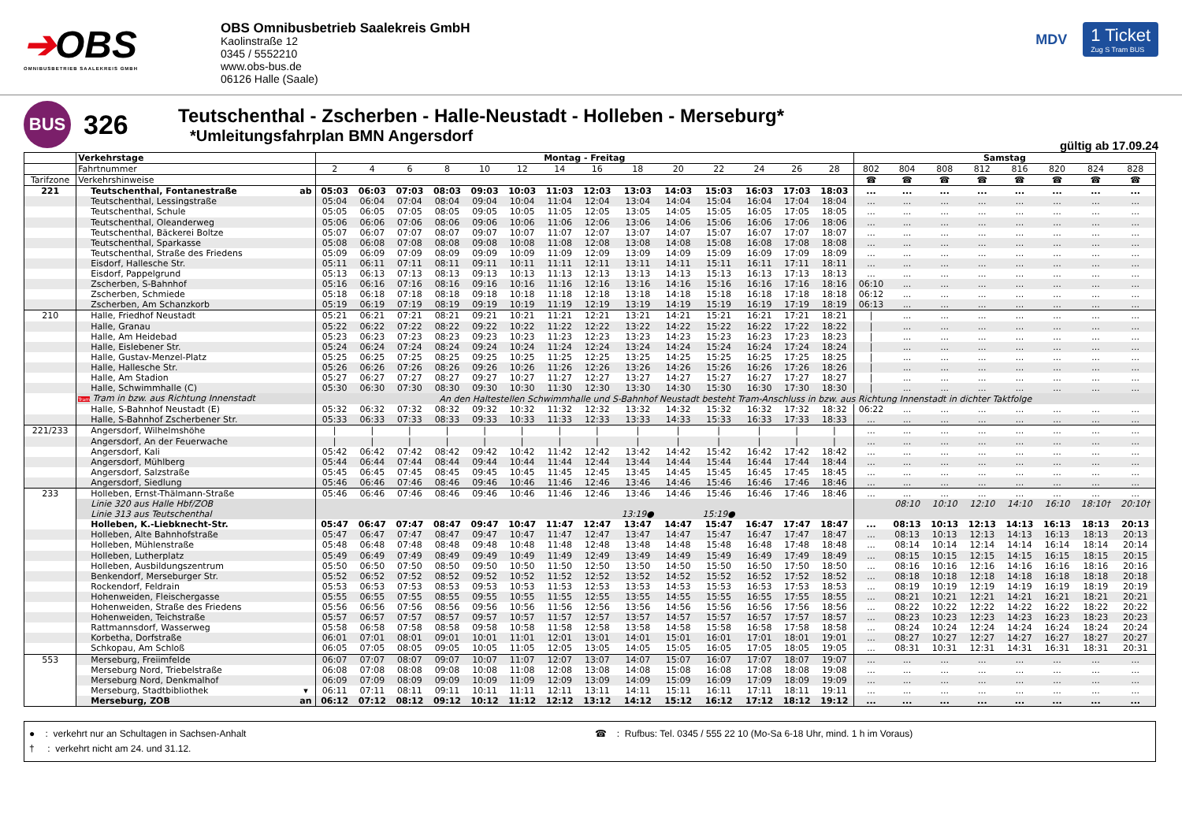➔OBS
OMNIBUSBETRIEB SAALEKREIS GMBH
OBS Omnibusbetrieb Saalekreis GmbH
Kaolinstraße 12
0345 / 5552210
www.obs-bus.de
06126 Halle (Saale)
MDV
1 Ticket
Zug S Tram BUS
BUS
326
Teutschenthal - Zscherben - Halle-Neustadt - Holleben - Merseburg*
*Umleitungsfahrplan BMN Angersdorf
gültig ab 17.09.24
| | Verkehrstage | | Montag - Freitag | | | | | | | | | | | | | | Samstag | | | | | | | |
| --- | --- | --- | --- | --- | --- | --- | --- | --- | --- | --- | --- | --- | --- | --- | --- | --- | --- | --- | --- | --- | --- | --- | --- | --- |
| | Fahrtnummer | | 2 | 4 | 6 | 8 | 10 | 12 | 14 | 16 | 18 | 20 | 22 | 24 | 26 | 28 | 802 | 804 | 808 | 812 | 816 | 820 | 824 | 828 |
| Tarifzone | Verkehrshinweise | | | | | | | | | | | | | | | | ☎ | ☎ | ☎ | ☎ | ☎ | ☎ | ☎ | ☎ |
| 221 | Teutschenthal, Fontanestraße | ab | 05:03 | 06:03 | 07:03 | 08:03 | 09:03 | 10:03 | 11:03 | 12:03 | 13:03 | 14:03 | 15:03 | 16:03 | 17:03 | 18:03 | ... | ... | ... | ... | ... | ... | ... | ... |
| | Teutschenthal, Lessingstraße | | 05:04 | 06:04 | 07:04 | 08:04 | 09:04 | 10:04 | 11:04 | 12:04 | 13:04 | 14:04 | 15:04 | 16:04 | 17:04 | 18:04 | ... | ... | ... | ... | ... | ... | ... | ... |
| | Teutschenthal, Schule | | 05:05 | 06:05 | 07:05 | 08:05 | 09:05 | 10:05 | 11:05 | 12:05 | 13:05 | 14:05 | 15:05 | 16:05 | 17:05 | 18:05 | ... | ... | ... | ... | ... | ... | ... | ... |
| | Teutschenthal, Oleanderweg | | 05:06 | 06:06 | 07:06 | 08:06 | 09:06 | 10:06 | 11:06 | 12:06 | 13:06 | 14:06 | 15:06 | 16:06 | 17:06 | 18:06 | ... | ... | ... | ... | ... | ... | ... | ... |
| | Teutschenthal, Bäckerei Boltze | | 05:07 | 06:07 | 07:07 | 08:07 | 09:07 | 10:07 | 11:07 | 12:07 | 13:07 | 14:07 | 15:07 | 16:07 | 17:07 | 18:07 | ... | ... | ... | ... | ... | ... | ... | ... |
| | Teutschenthal, Sparkasse | | 05:08 | 06:08 | 07:08 | 08:08 | 09:08 | 10:08 | 11:08 | 12:08 | 13:08 | 14:08 | 15:08 | 16:08 | 17:08 | 18:08 | ... | ... | ... | ... | ... | ... | ... | ... |
| | Teutschenthal, Straße des Friedens | | 05:09 | 06:09 | 07:09 | 08:09 | 09:09 | 10:09 | 11:09 | 12:09 | 13:09 | 14:09 | 15:09 | 16:09 | 17:09 | 18:09 | ... | ... | ... | ... | ... | ... | ... | ... |
| | Eisdorf, Hallesche Str. | | 05:11 | 06:11 | 07:11 | 08:11 | 09:11 | 10:11 | 11:11 | 12:11 | 13:11 | 14:11 | 15:11 | 16:11 | 17:11 | 18:11 | ... | ... | ... | ... | ... | ... | ... | ... |
| | Eisdorf, Pappelgrund | | 05:13 | 06:13 | 07:13 | 08:13 | 09:13 | 10:13 | 11:13 | 12:13 | 13:13 | 14:13 | 15:13 | 16:13 | 17:13 | 18:13 | ... | ... | ... | ... | ... | ... | ... | ... |
| | Zscherben, S-Bahnhof | | 05:16 | 06:16 | 07:16 | 08:16 | 09:16 | 10:16 | 11:16 | 12:16 | 13:16 | 14:16 | 15:16 | 16:16 | 17:16 | 18:16 | 06:10 | ... | ... | ... | ... | ... | ... | ... |
| | Zscherben, Schmiede | | 05:18 | 06:18 | 07:18 | 08:18 | 09:18 | 10:18 | 11:18 | 12:18 | 13:18 | 14:18 | 15:18 | 16:18 | 17:18 | 18:18 | 06:12 | ... | ... | ... | ... | ... | ... | ... |
| | Zscherben, Am Schanzkorb | | 05:19 | 06:19 | 07:19 | 08:19 | 09:19 | 10:19 | 11:19 | 12:19 | 13:19 | 14:19 | 15:19 | 16:19 | 17:19 | 18:19 | 06:13 | ... | ... | ... | ... | ... | ... | ... |
| 210 | Halle, Friedhof Neustadt | | 05:21 | 06:21 | 07:21 | 08:21 | 09:21 | 10:21 | 11:21 | 12:21 | 13:21 | 14:21 | 15:21 | 16:21 | 17:21 | 18:21 | / | ... | ... | ... | ... | ... | ... | ... |
| | Halle, Granau | | 05:22 | 06:22 | 07:22 | 08:22 | 09:22 | 10:22 | 11:22 | 12:22 | 13:22 | 14:22 | 15:22 | 16:22 | 17:22 | 18:22 | / | ... | ... | ... | ... | ... | ... | ... |
| | Halle, Am Heidebad | | 05:23 | 06:23 | 07:23 | 08:23 | 09:23 | 10:23 | 11:23 | 12:23 | 13:23 | 14:23 | 15:23 | 16:23 | 17:23 | 18:23 | / | ... | ... | ... | ... | ... | ... | ... |
| | Halle, Eislebener Str. | | 05:24 | 06:24 | 07:24 | 08:24 | 09:24 | 10:24 | 11:24 | 12:24 | 13:24 | 14:24 | 15:24 | 16:24 | 17:24 | 18:24 | / | ... | ... | ... | ... | ... | ... | ... |
| | Halle, Gustav-Menzel-Platz | | 05:25 | 06:25 | 07:25 | 08:25 | 09:25 | 10:25 | 11:25 | 12:25 | 13:25 | 14:25 | 15:25 | 16:25 | 17:25 | 18:25 | / | ... | ... | ... | ... | ... | ... | ... |
| | Halle, Hallesche Str. | | 05:26 | 06:26 | 07:26 | 08:26 | 09:26 | 10:26 | 11:26 | 12:26 | 13:26 | 14:26 | 15:26 | 16:26 | 17:26 | 18:26 | / | ... | ... | ... | ... | ... | ... | ... |
| | Halle, Am Stadion | | 05:27 | 06:27 | 07:27 | 08:27 | 09:27 | 10:27 | 11:27 | 12:27 | 13:27 | 14:27 | 15:27 | 16:27 | 17:27 | 18:27 | / | ... | ... | ... | ... | ... | ... | ... |
| | Halle, Schwimmhalle (C) | | 05:30 | 06:30 | 07:30 | 08:30 | 09:30 | 10:30 | 11:30 | 12:30 | 13:30 | 14:30 | 15:30 | 16:30 | 17:30 | 18:30 | / | ... | ... | ... | ... | ... | ... | ... |
| | Tram Tram in bzw. aus Richtung Innenstadt | | An den Haltestellen Schwimmhalle und S-Bahnhof Neustadt besteht Tram-Anschluss in bzw. aus Richtung Innenstadt in dichter Taktfolge | | | | | | | | | | | | | | | | | | | | | |
| | Halle, S-Bahnhof Neustadt (E) | | 05:32 | 06:32 | 07:32 | 08:32 | 09:32 | 10:32 | 11:32 | 12:32 | 13:32 | 14:32 | 15:32 | 16:32 | 17:32 | 18:32 | 06:22 | ... | ... | ... | ... | ... | ... | ... |
| | Halle, S-Bahnhof Zscherbener Str. | | 05:33 | 06:33 | 07:33 | 08:33 | 09:33 | 10:33 | 11:33 | 12:33 | 13:33 | 14:33 | 15:33 | 16:33 | 17:33 | 18:33 | ... | ... | ... | ... | ... | ... | ... | ... |
| 221/233 | Angersdorf, Wilhelmshöhe | | / | / | / | / | / | / | / | / | / | / | / | / | / | / | ... | ... | ... | ... | ... | ... | ... | ... |
| | Angersdorf, An der Feuerwache | | / | / | / | / | / | / | / | / | / | / | / | / | / | / | ... | ... | ... | ... | ... | ... | ... | ... |
| | Angersdorf, Kali | | 05:42 | 06:42 | 07:42 | 08:42 | 09:42 | 10:42 | 11:42 | 12:42 | 13:42 | 14:42 | 15:42 | 16:42 | 17:42 | 18:42 | ... | ... | ... | ... | ... | ... | ... | ... |
| | Angersdorf, Mühlberg | | 05:44 | 06:44 | 07:44 | 08:44 | 09:44 | 10:44 | 11:44 | 12:44 | 13:44 | 14:44 | 15:44 | 16:44 | 17:44 | 18:44 | ... | ... | ... | ... | ... | ... | ... | ... |
| | Angersdorf, Salzstraße | | 05:45 | 06:45 | 07:45 | 08:45 | 09:45 | 10:45 | 11:45 | 12:45 | 13:45 | 14:45 | 15:45 | 16:45 | 17:45 | 18:45 | ... | ... | ... | ... | ... | ... | ... | ... |
| | Angersdorf, Siedlung | | 05:46 | 06:46 | 07:46 | 08:46 | 09:46 | 10:46 | 11:46 | 12:46 | 13:46 | 14:46 | 15:46 | 16:46 | 17:46 | 18:46 | ... | ... | ... | ... | ... | ... | ... | ... |
| 233 | Holleben, Ernst-Thälmann-Straße | | 05:46 | 06:46 | 07:46 | 08:46 | 09:46 | 10:46 | 11:46 | 12:46 | 13:46 | 14:46 | 15:46 | 16:46 | 17:46 | 18:46 | ... | ... | ... | ... | ... | ... | ... | ... |
| | Linie 320 aus Halle Hbf/ZOB | | | | | | | | | | | | | | | | | 08:10 | 10:10 | 12:10 | 14:10 | 16:10 | 18:10† | 20:10† |
| | Linie 313 aus Teutschenthal | | | | | | | | | | 13:19● | | 15:19● | | | | | | | | | | | |
| | Holleben, K.-Liebknecht-Str. | | 05:47 | 06:47 | 07:47 | 08:47 | 09:47 | 10:47 | 11:47 | 12:47 | 13:47 | 14:47 | 15:47 | 16:47 | 17:47 | 18:47 | ... | 08:13 | 10:13 | 12:13 | 14:13 | 16:13 | 18:13 | 20:13 |
| | Holleben, Alte Bahnhofstraße | | 05:47 | 06:47 | 07:47 | 08:47 | 09:47 | 10:47 | 11:47 | 12:47 | 13:47 | 14:47 | 15:47 | 16:47 | 17:47 | 18:47 | ... | 08:13 | 10:13 | 12:13 | 14:13 | 16:13 | 18:13 | 20:13 |
| | Holleben, Mühlenstraße | | 05:48 | 06:48 | 07:48 | 08:48 | 09:48 | 10:48 | 11:48 | 12:48 | 13:48 | 14:48 | 15:48 | 16:48 | 17:48 | 18:48 | ... | 08:14 | 10:14 | 12:14 | 14:14 | 16:14 | 18:14 | 20:14 |
| | Holleben, Lutherplatz | | 05:49 | 06:49 | 07:49 | 08:49 | 09:49 | 10:49 | 11:49 | 12:49 | 13:49 | 14:49 | 15:49 | 16:49 | 17:49 | 18:49 | ... | 08:15 | 10:15 | 12:15 | 14:15 | 16:15 | 18:15 | 20:15 |
| | Holleben, Ausbildungszentrum | | 05:50 | 06:50 | 07:50 | 08:50 | 09:50 | 10:50 | 11:50 | 12:50 | 13:50 | 14:50 | 15:50 | 16:50 | 17:50 | 18:50 | ... | 08:16 | 10:16 | 12:16 | 14:16 | 16:16 | 18:16 | 20:16 |
| | Benkendorf, Merseburger Str. | | 05:52 | 06:52 | 07:52 | 08:52 | 09:52 | 10:52 | 11:52 | 12:52 | 13:52 | 14:52 | 15:52 | 16:52 | 17:52 | 18:52 | ... | 08:18 | 10:18 | 12:18 | 14:18 | 16:18 | 18:18 | 20:18 |
| | Rockendorf, Feldrain | | 05:53 | 06:53 | 07:53 | 08:53 | 09:53 | 10:53 | 11:53 | 12:53 | 13:53 | 14:53 | 15:53 | 16:53 | 17:53 | 18:53 | ... | 08:19 | 10:19 | 12:19 | 14:19 | 16:19 | 18:19 | 20:19 |
| | Hohenweiden, Fleischergasse | | 05:55 | 06:55 | 07:55 | 08:55 | 09:55 | 10:55 | 11:55 | 12:55 | 13:55 | 14:55 | 15:55 | 16:55 | 17:55 | 18:55 | ... | 08:21 | 10:21 | 12:21 | 14:21 | 16:21 | 18:21 | 20:21 |
| | Hohenweiden, Straße des Friedens | | 05:56 | 06:56 | 07:56 | 08:56 | 09:56 | 10:56 | 11:56 | 12:56 | 13:56 | 14:56 | 15:56 | 16:56 | 17:56 | 18:56 | ... | 08:22 | 10:22 | 12:22 | 14:22 | 16:22 | 18:22 | 20:22 |
| | Hohenweiden, Teichstraße | | 05:57 | 06:57 | 07:57 | 08:57 | 09:57 | 10:57 | 11:57 | 12:57 | 13:57 | 14:57 | 15:57 | 16:57 | 17:57 | 18:57 | ... | 08:23 | 10:23 | 12:23 | 14:23 | 16:23 | 18:23 | 20:23 |
| | Rattmannsdorf, Wasserweg | | 05:58 | 06:58 | 07:58 | 08:58 | 09:58 | 10:58 | 11:58 | 12:58 | 13:58 | 14:58 | 15:58 | 16:58 | 17:58 | 18:58 | ... | 08:24 | 10:24 | 12:24 | 14:24 | 16:24 | 18:24 | 20:24 |
| | Korbetha, Dorfstraße | | 06:01 | 07:01 | 08:01 | 09:01 | 10:01 | 11:01 | 12:01 | 13:01 | 14:01 | 15:01 | 16:01 | 17:01 | 18:01 | 19:01 | ... | 08:27 | 10:27 | 12:27 | 14:27 | 16:27 | 18:27 | 20:27 |
| | Schkopau, Am Schloß | | 06:05 | 07:05 | 08:05 | 09:05 | 10:05 | 11:05 | 12:05 | 13:05 | 14:05 | 15:05 | 16:05 | 17:05 | 18:05 | 19:05 | ... | 08:31 | 10:31 | 12:31 | 14:31 | 16:31 | 18:31 | 20:31 |
| 553 | Merseburg, Freiimfelde | | 06:07 | 07:07 | 08:07 | 09:07 | 10:07 | 11:07 | 12:07 | 13:07 | 14:07 | 15:07 | 16:07 | 17:07 | 18:07 | 19:07 | ... | ... | ... | ... | ... | ... | ... | ... |
| | Merseburg Nord, Triebelstraße | | 06:08 | 07:08 | 08:08 | 09:08 | 10:08 | 11:08 | 12:08 | 13:08 | 14:08 | 15:08 | 16:08 | 17:08 | 18:08 | 19:08 | ... | ... | ... | ... | ... | ... | ... | ... |
| | Merseburg Nord, Denkmalhof | | 06:09 | 07:09 | 08:09 | 09:09 | 10:09 | 11:09 | 12:09 | 13:09 | 14:09 | 15:09 | 16:09 | 17:09 | 18:09 | 19:09 | ... | ... | ... | ... | ... | ... | ... | ... |
| | Merseburg, Stadtbibliothek | ▾ | 06:11 | 07:11 | 08:11 | 09:11 | 10:11 | 11:11 | 12:11 | 13:11 | 14:11 | 15:11 | 16:11 | 17:11 | 18:11 | 19:11 | ... | ... | ... | ... | ... | ... | ... | ... |
| | Merseburg, ZOB | an | 06:12 | 07:12 | 08:12 | 09:12 | 10:12 | 11:12 | 12:12 | 13:12 | 14:12 | 15:12 | 16:12 | 17:12 | 18:12 | 19:12 | ... | ... | ... | ... | ... | ... | ... | ... |
● : verkehrt nur an Schultagen in Sachsen-Anhalt
† : verkehrt nicht am 24. und 31.12.
☎ : Rufbus: Tel. 0345 / 555 22 10 (Mo-Sa 6-18 Uhr, mind. 1 h im Voraus)